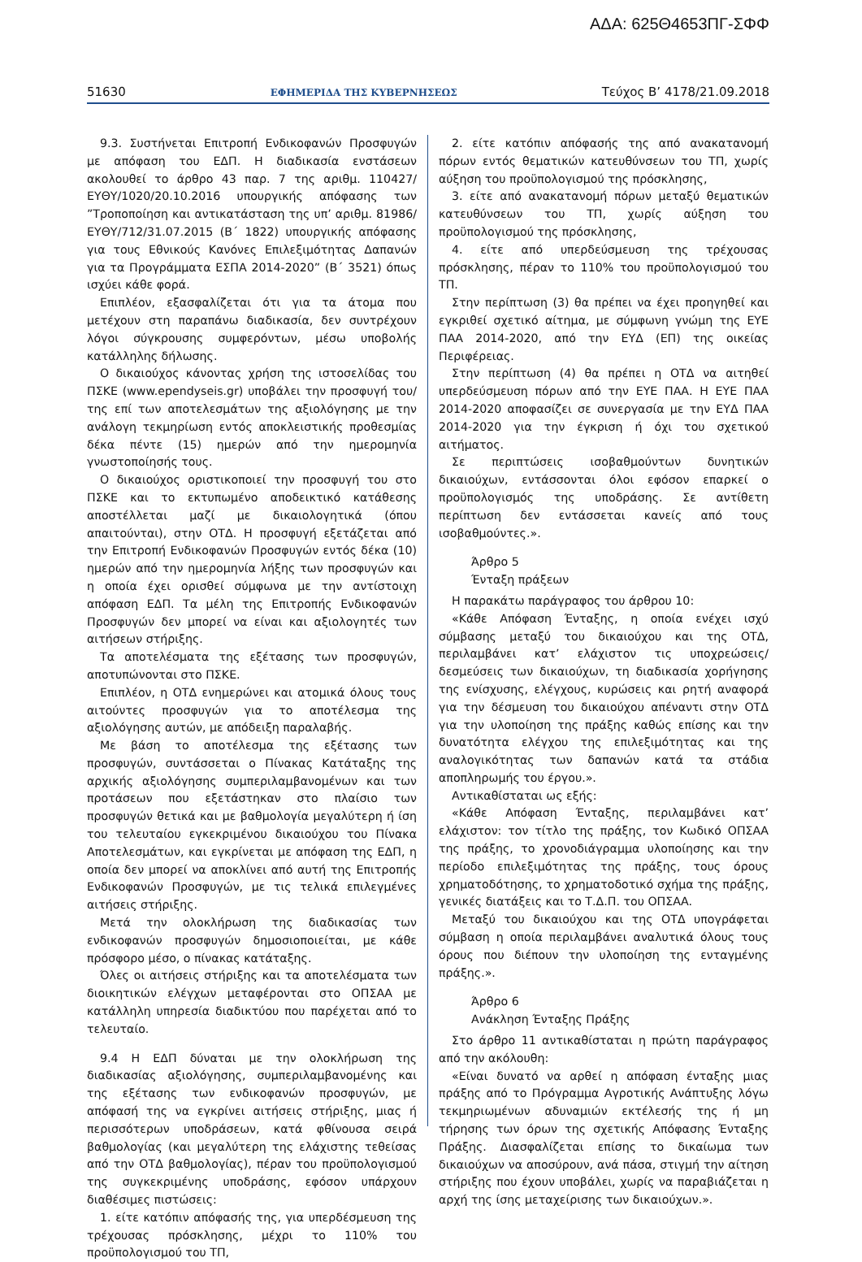ΑΔΑ: 625Θ4653ΠΓ-ΣΦΦ
51630 ΕΦΗΜΕΡΙΔΑ ΤΗΣ ΚΥΒΕΡΝΗΣΕΩΣ Τεύχος B’ 4178/21.09.2018
9.3. Συστήνεται Επιτροπή Ενδικοφανών Προσφυγών με απόφαση του ΕΔΠ. Η διαδικασία ενστάσεων ακολουθεί το άρθρο 43 παρ. 7 της αριθμ. 110427/ ΕΥΘΥ/1020/20.10.2016 υπουργικής απόφασης των ”Τροποποίηση και αντικατάσταση της υπ’ αριθμ. 81986/ ΕΥΘΥ/712/31.07.2015 (Β΄ 1822) υπουργικής απόφασης για τους Εθνικούς Κανόνες Επιλεξιμότητας Δαπανών για τα Προγράμματα ΕΣΠΑ 2014-2020” (Β΄ 3521) όπως ισχύει κάθε φορά.
Επιπλέον, εξασφαλίζεται ότι για τα άτομα που μετέχουν στη παραπάνω διαδικασία, δεν συντρέχουν λόγοι σύγκρουσης συμφερόντων, μέσω υποβολής κατάλληλης δήλωσης.
Ο δικαιούχος κάνοντας χρήση της ιστοσελίδας του ΠΣΚΕ (www.ependyseis.gr) υποβάλει την προσφυγή του/της επί των αποτελεσμάτων της αξιολόγησης με την ανάλογη τεκμηρίωση εντός αποκλειστικής προθεσμίας δέκα πέντε (15) ημερών από την ημερομηνία γνωστοποίησής τους.
Ο δικαιούχος οριστικοποιεί την προσφυγή του στο ΠΣΚΕ και το εκτυπωμένο αποδεικτικό κατάθεσης αποστέλλεται μαζί με δικαιολογητικά (όπου απαιτούνται), στην ΟΤΔ. Η προσφυγή εξετάζεται από την Επιτροπή Ενδικοφανών Προσφυγών εντός δέκα (10) ημερών από την ημερομηνία λήξης των προσφυγών και η οποία έχει ορισθεί σύμφωνα με την αντίστοιχη απόφαση ΕΔΠ. Τα μέλη της Επιτροπής Ενδικοφανών Προσφυγών δεν μπορεί να είναι και αξιολογητές των αιτήσεων στήριξης.
Τα αποτελέσματα της εξέτασης των προσφυγών, αποτυπώνονται στο ΠΣΚΕ.
Επιπλέον, η ΟΤΔ ενημερώνει και ατομικά όλους τους αιτούντες προσφυγών για το αποτέλεσμα της αξιολόγησης αυτών, με απόδειξη παραλαβής.
Με βάση το αποτέλεσμα της εξέτασης των προσφυγών, συντάσσεται ο Πίνακας Κατάταξης της αρχικής αξιολόγησης συμπεριλαμβανομένων και των προτάσεων που εξετάστηκαν στο πλαίσιο των προσφυγών θετικά και με βαθμολογία μεγαλύτερη ή ίση του τελευταίου εγκεκριμένου δικαιούχου του Πίνακα Αποτελεσμάτων, και εγκρίνεται με απόφαση της ΕΔΠ, η οποία δεν μπορεί να αποκλίνει από αυτή της Επιτροπής Ενδικοφανών Προσφυγών, με τις τελικά επιλεγμένες αιτήσεις στήριξης.
Μετά την ολοκλήρωση της διαδικασίας των ενδικοφανών προσφυγών δημοσιοποιείται, με κάθε πρόσφορο μέσο, ο πίνακας κατάταξης.
Όλες οι αιτήσεις στήριξης και τα αποτελέσματα των διοικητικών ελέγχων μεταφέρονται στο ΟΠΣΑΑ με κατάλληλη υπηρεσία διαδικτύου που παρέχεται από το τελευταίο.
9.4 Η ΕΔΠ δύναται με την ολοκλήρωση της διαδικασίας αξιολόγησης, συμπεριλαμβανομένης και της εξέτασης των ενδικοφανών προσφυγών, με απόφασή της να εγκρίνει αιτήσεις στήριξης, μιας ή περισσότερων υποδράσεων, κατά φθίνουσα σειρά βαθμολογίας (και μεγαλύτερη της ελάχιστης τεθείσας από την ΟΤΔ βαθμολογίας), πέραν του προϋπολογισμού της συγκεκριμένης υποδράσης, εφόσον υπάρχουν διαθέσιμες πιστώσεις:
1. είτε κατόπιν απόφασής της, για υπερδέσμευση της τρέχουσας πρόσκλησης, μέχρι το 110% του προϋπολογισμού του ΤΠ,
2. είτε κατόπιν απόφασής της από ανακατανομή πόρων εντός θεματικών κατευθύνσεων του ΤΠ, χωρίς αύξηση του προϋπολογισμού της πρόσκλησης,
3. είτε από ανακατανομή πόρων μεταξύ θεματικών κατευθύνσεων του ΤΠ, χωρίς αύξηση του προϋπολογισμού της πρόσκλησης,
4. είτε από υπερδεύσμευση της τρέχουσας πρόσκλησης, πέραν το 110% του προϋπολογισμού του ΤΠ.
Στην περίπτωση (3) θα πρέπει να έχει προηγηθεί και εγκριθεί σχετικό αίτημα, με σύμφωνη γνώμη της ΕΥΕ ΠΑΑ 2014-2020, από την ΕΥΔ (ΕΠ) της οικείας Περιφέρειας.
Στην περίπτωση (4) θα πρέπει η ΟΤΔ να αιτηθεί υπερδεύσμευση πόρων από την ΕΥΕ ΠΑΑ. Η ΕΥΕ ΠΑΑ 2014-2020 αποφασίζει σε συνεργασία με την ΕΥΔ ΠΑΑ 2014-2020 για την έγκριση ή όχι του σχετικού αιτήματος.
Σε περιπτώσεις ισοβαθμούντων δυνητικών δικαιούχων, εντάσσονται όλοι εφόσον επαρκεί ο προϋπολογισμός της υποδράσης. Σε αντίθετη περίπτωση δεν εντάσσεται κανείς από τους ισοβαθμούντες.».
Άρθρο 5
Ένταξη πράξεων
Η παρακάτω παράγραφος του άρθρου 10:
«Κάθε Απόφαση Ένταξης, η οποία ενέχει ισχύ σύμβασης μεταξύ του δικαιούχου και της ΟΤΔ, περιλαμβάνει κατ’ ελάχιστον τις υποχρεώσεις/δεσμεύσεις των δικαιούχων, τη διαδικασία χορήγησης της ενίσχυσης, ελέγχους, κυρώσεις και ρητή αναφορά για την δέσμευση του δικαιούχου απέναντι στην ΟΤΔ για την υλοποίηση της πράξης καθώς επίσης και την δυνατότητα ελέγχου της επιλεξιμότητας και της αναλογικότητας των δαπανών κατά τα στάδια αποπληρωμής του έργου.».
Αντικαθίσταται ως εξής:
«Κάθε Απόφαση Ένταξης, περιλαμβάνει κατ’ ελάχιστον: τον τίτλο της πράξης, τον Κωδικό ΟΠΣΑΑ της πράξης, το χρονοδιάγραμμα υλοποίησης και την περίοδο επιλεξιμότητας της πράξης, τους όρους χρηματοδότησης, το χρηματοδοτικό σχήμα της πράξης, γενικές διατάξεις και το Τ.Δ.Π. του ΟΠΣΑΑ.
Μεταξύ του δικαιούχου και της ΟΤΔ υπογράφεται σύμβαση η οποία περιλαμβάνει αναλυτικά όλους τους όρους που διέπουν την υλοποίηση της ενταγμένης πράξης.».
Άρθρο 6
Ανάκληση Ένταξης Πράξης
Στο άρθρο 11 αντικαθίσταται η πρώτη παράγραφος από την ακόλουθη:
«Είναι δυνατό να αρθεί η απόφαση ένταξης μιας πράξης από το Πρόγραμμα Αγροτικής Ανάπτυξης λόγω τεκμηριωμένων αδυναμιών εκτέλεσής της ή μη τήρησης των όρων της σχετικής Απόφασης Ένταξης Πράξης. Διασφαλίζεται επίσης το δικαίωμα των δικαιούχων να αποσύρουν, ανά πάσα, στιγμή την αίτηση στήριξης που έχουν υποβάλει, χωρίς να παραβιάζεται η αρχή της ίσης μεταχείρισης των δικαιούχων.».